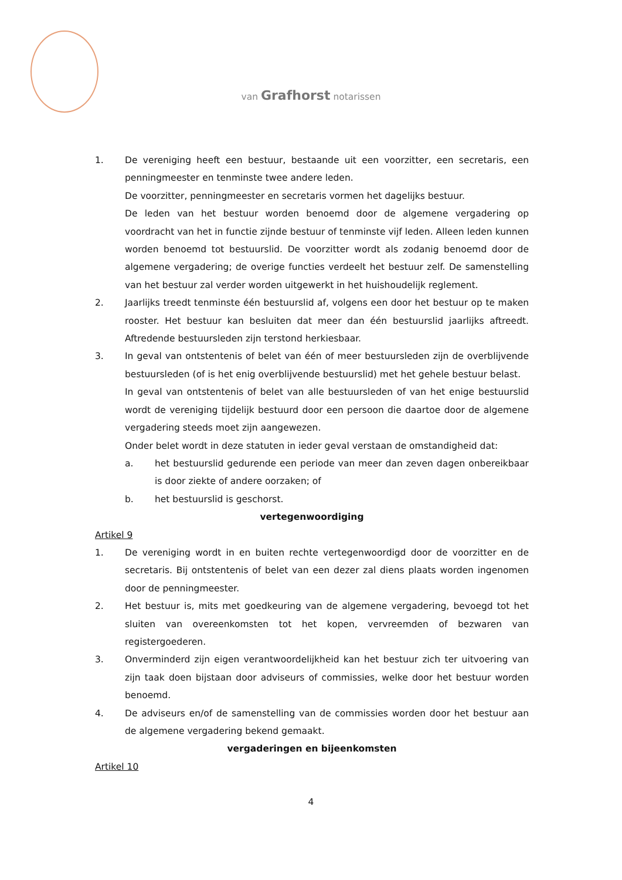van Grafhorst notarissen
1. De vereniging heeft een bestuur, bestaande uit een voorzitter, een secretaris, een penningmeester en tenminste twee andere leden.
De voorzitter, penningmeester en secretaris vormen het dagelijks bestuur.
De leden van het bestuur worden benoemd door de algemene vergadering op voordracht van het in functie zijnde bestuur of tenminste vijf leden. Alleen leden kunnen worden benoemd tot bestuurslid. De voorzitter wordt als zodanig benoemd door de algemene vergadering; de overige functies verdeelt het bestuur zelf. De samenstelling van het bestuur zal verder worden uitgewerkt in het huishoudelijk reglement.
2. Jaarlijks treedt tenminste één bestuurslid af, volgens een door het bestuur op te maken rooster. Het bestuur kan besluiten dat meer dan één bestuurslid jaarlijks aftreedt. Aftredende bestuursleden zijn terstond herkiesbaar.
3. In geval van ontstentenis of belet van één of meer bestuursleden zijn de overblijvende bestuursleden (of is het enig overblijvende bestuurslid) met het gehele bestuur belast.
In geval van ontstentenis of belet van alle bestuursleden of van het enige bestuurslid wordt de vereniging tijdelijk bestuurd door een persoon die daartoe door de algemene vergadering steeds moet zijn aangewezen.
Onder belet wordt in deze statuten in ieder geval verstaan de omstandigheid dat:
a. het bestuurslid gedurende een periode van meer dan zeven dagen onbereikbaar is door ziekte of andere oorzaken; of
b. het bestuurslid is geschorst.
vertegenwoordiging
Artikel 9
1. De vereniging wordt in en buiten rechte vertegenwoordigd door de voorzitter en de secretaris. Bij ontstentenis of belet van een dezer zal diens plaats worden ingenomen door de penningmeester.
2. Het bestuur is, mits met goedkeuring van de algemene vergadering, bevoegd tot het sluiten van overeenkomsten tot het kopen, vervreemden of bezwaren van registergoederen.
3. Onverminderd zijn eigen verantwoordelijkheid kan het bestuur zich ter uitvoering van zijn taak doen bijstaan door adviseurs of commissies, welke door het bestuur worden benoemd.
4. De adviseurs en/of de samenstelling van de commissies worden door het bestuur aan de algemene vergadering bekend gemaakt.
vergaderingen en bijeenkomsten
Artikel 10
4